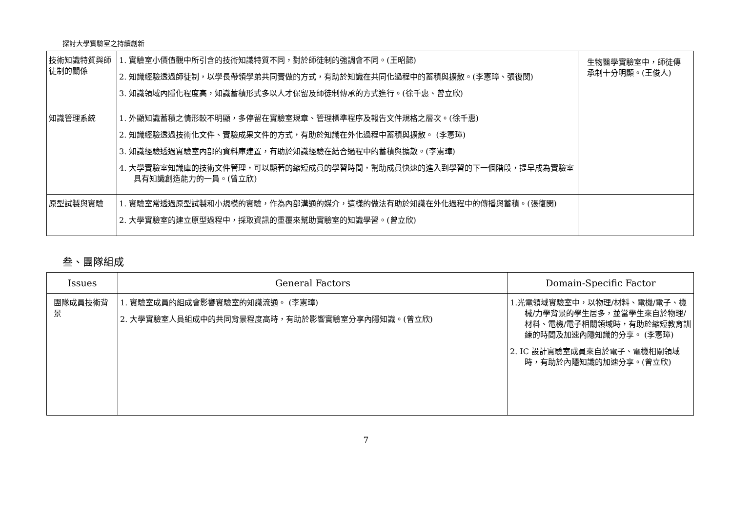探討大學實驗室之持續創新
| 技術知識特質與師徒制的關係 | 1. 實驗室小價值觀中所引含的技術知識特質不同，對於師徒制的強調會不同。(王昭懿) 2. 知識經驗透過師徒制，以學長帶領學弟共同實做的方式，有助於知識在共同化過程中的蓄積與擴散。(李憲璋、張復閔) 3. 知識領域內隱化程度高，知識蓄積形式多以人才保留及師徒制傳承的方式進行。(徐千惠、曾立欣) | 生物醫學實驗室中，師徒傳承制十分明顯。(王俊人) |
| 知識管理系統 | 1. 外顯知識蓄積之情形較不明顯，多停留在實驗室規章、管理標準程序及報告文件規格之層次。(徐千惠) 2. 知識經驗透過技術化文件、實驗成果文件的方式，有助於知識在外化過程中蓄積與擴散。 (李憲璋) 3. 知識經驗透過實驗室內部的資料庫建置，有助於知識經驗在結合過程中的蓄積與擴散。(李憲璋) 4. 大學實驗室知識庫的技術文件管理，可以顯著的縮短成員的學習時間，幫助成員快速的進入到學習的下一個階段，提早成為實驗室具有知識創造能力的一員。(曾立欣) | |
| 原型試製與實驗 | 1. 實驗室常透過原型試製和小規模的實驗，作為內部溝通的媒介，這樣的做法有助於知識在外化過程中的傳播與蓄積。(張復閔) 2. 大學實驗室的建立原型過程中，採取資訊的重覆來幫助實驗室的知識學習。(曾立欣) | |
叁、團隊組成
| Issues | General Factors | Domain-Specific Factor |
| --- | --- | --- |
| 團隊成員技術背景 | 1. 實驗室成員的組成會影響實驗室的知識流通。 (李憲璋) 2. 大學實驗室人員組成中的共同背景程度高時，有助於影響實驗室分享內隱知識。(曾立欣) | 1.光電領域實驗室中，以物理/材料、電機/電子、機械/力學背景的學生居多，並當學生來自於物理/材料、電機/電子相關領域時，有助於縮短教育訓練的時間及加速內隱知識的分享。 (李憲璋) 2. IC 設計實驗室成員來自於電子、電機相關領域時，有助於內隱知識的加速分享。(曾立欣) |
7